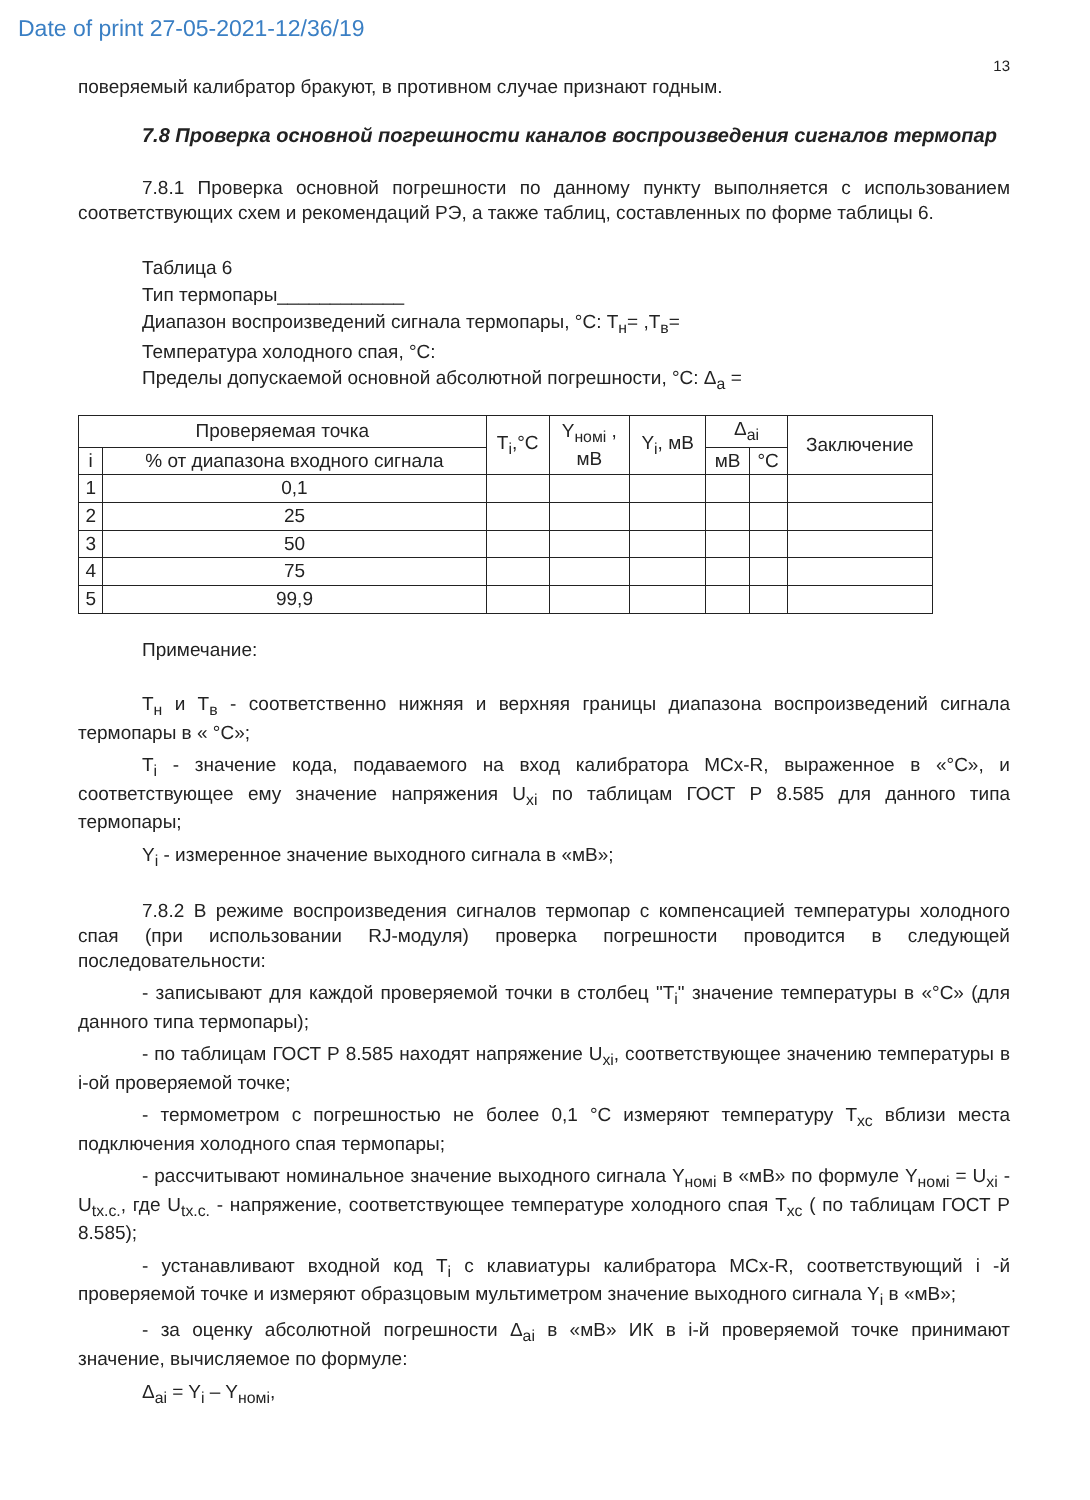Date of print 27-05-2021-12/36/19
13
поверяемый калибратор бракуют, в противном случае признают годным.
7.8 Проверка основной погрешности каналов воспроизведения сигналов термопар
7.8.1 Проверка основной погрешности по данному пункту выполняется с использованием соответствующих схем и рекомендаций РЭ, а также таблиц, составленных по форме таблицы 6.
Таблица 6
Тип термопары____________
Диапазон воспроизведений сигнала термопары, °С: Т<sub>н</sub>= ,Т<sub>в</sub>=
Температура холодного спая, °С:
Пределы допускаемой основной абсолютной погрешности, °С: Δ<sub>a</sub> =
| Проверяемая точка | | T<sub>i</sub>,°C | Y<sub>номi</sub> , мВ | Y<sub>i</sub>, мВ | Δ<sub>ai</sub> | | Заключение |
| --- | --- | --- | --- | --- | --- | --- | --- |
| i | % от диапазона входного сигнала | | | | мВ | °С | |
| 1 | 0,1 | | | | | | |
| 2 | 25 | | | | | | |
| 3 | 50 | | | | | | |
| 4 | 75 | | | | | | |
| 5 | 99,9 | | | | | | |
Примечание:
Т<sub>н</sub> и Т<sub>в</sub> - соответственно нижняя и верхняя границы диапазона воспроизведений сигнала термопары в « °С»;
T<sub>i</sub> - значение кода, подаваемого на вход калибратора MCx-R, выраженное в «°С», и соответствующее ему значение напряжения U<sub>xi</sub> по таблицам ГОСТ Р 8.585 для данного типа термопары;
Y<sub>i</sub> - измеренное значение выходного сигнала в «мВ»;
7.8.2 В режиме воспроизведения сигналов термопар с компенсацией температуры холодного спая (при использовании RJ-модуля) проверка погрешности проводится в следующей последовательности:
- записывают для каждой проверяемой точки в столбец "T<sub>i</sub>" значение температуры в «°С» (для данного типа термопары);
- по таблицам ГОСТ Р 8.585 находят напряжение U<sub>xi</sub>, соответствующее значению температуры в i-ой проверяемой точке;
- термометром с погрешностью не более 0,1 °С измеряют температуру Т<sub>хс</sub> вблизи места подключения холодного спая термопары;
- рассчитывают номинальное значение выходного сигнала Y<sub>номi</sub> в «мВ» по формуле Y<sub>номi</sub> = U<sub>xi</sub> - U<sub>tx.c.</sub>, где U<sub>tx.c.</sub> - напряжение, соответствующее температуре холодного спая Т<sub>хс</sub> ( по таблицам ГОСТ Р 8.585);
- устанавливают входной код T<sub>i</sub> с клавиатуры калибратора MCx-R, соответствующий i -й проверяемой точке и измеряют образцовым мультиметром значение выходного сигнала Y<sub>i</sub> в «мВ»;
- за оценку абсолютной погрешности Δ<sub>ai</sub> в «мВ» ИК в i-й проверяемой точке принимают значение, вычисляемое по формуле:
Δ<sub>ai</sub> = Y<sub>i</sub> – Y<sub>номi</sub>,